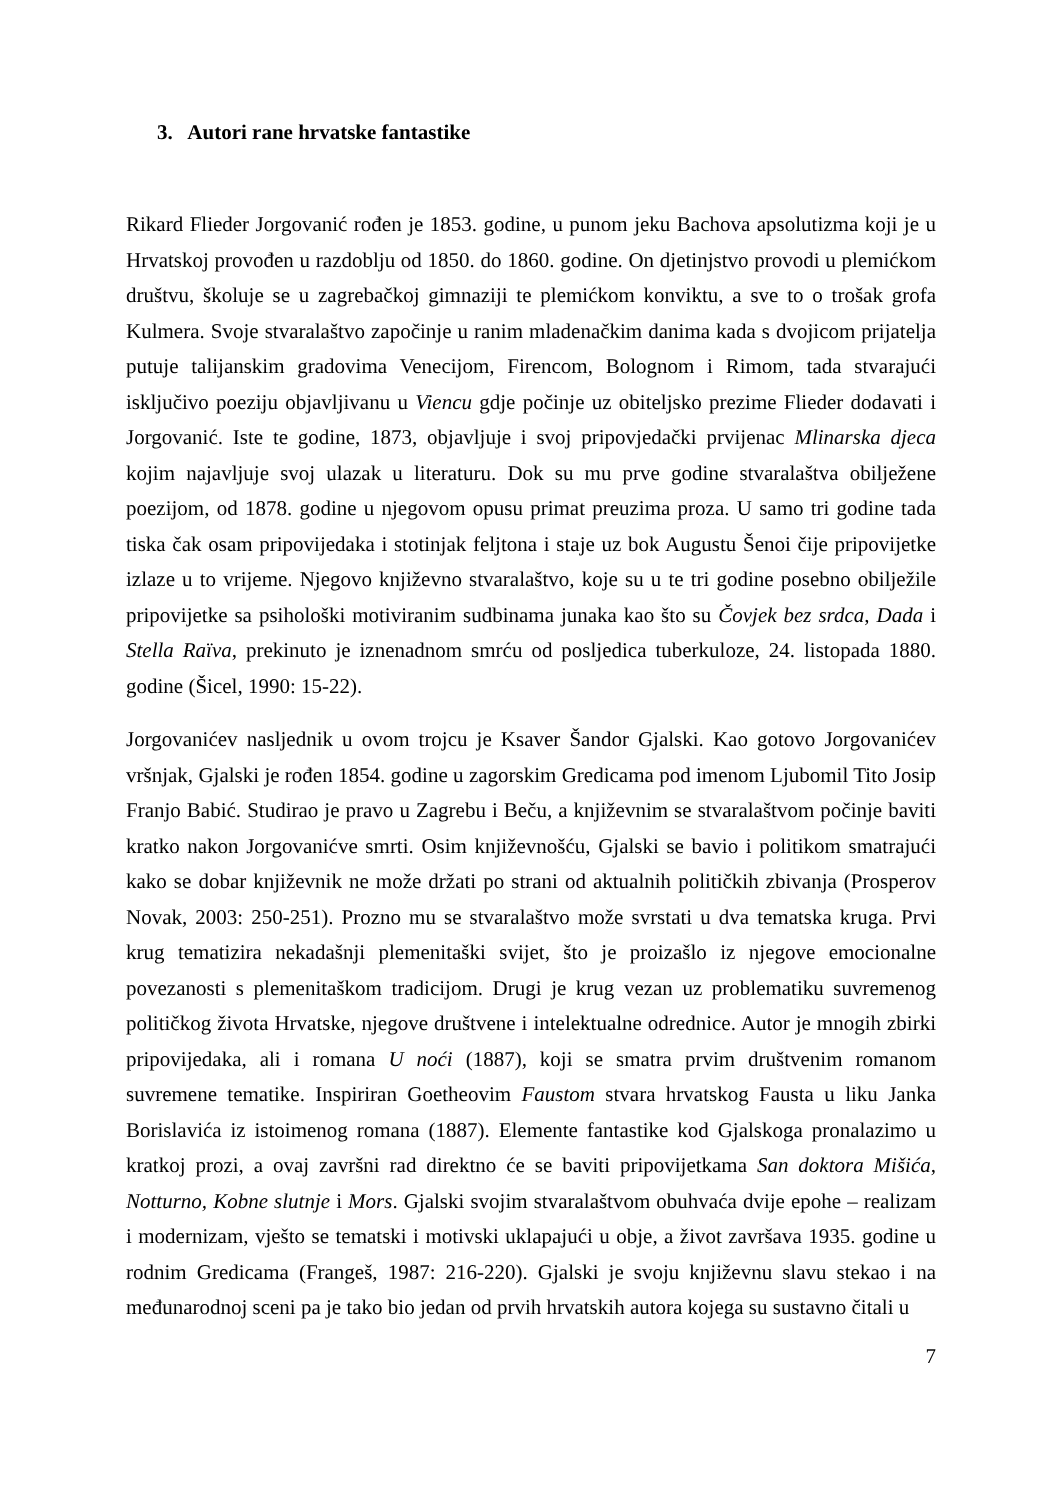3. Autori rane hrvatske fantastike
Rikard Flieder Jorgovanić rođen je 1853. godine, u punom jeku Bachova apsolutizma koji je u Hrvatskoj provođen u razdoblju od 1850. do 1860. godine. On djetinjstvo provodi u plemićkom društvu, školuje se u zagrebačkoj gimnaziji te plemićkom konviktu, a sve to o trošak grofa Kulmera. Svoje stvaralaštvo započinje u ranim mladenačkim danima kada s dvojicom prijatelja putuje talijanskim gradovima Venecijom, Firencom, Bolognom i Rimom, tada stvarajući isključivo poeziju objavljivanu u Viencu gdje počinje uz obiteljsko prezime Flieder dodavati i Jorgovanić. Iste te godine, 1873, objavljuje i svoj pripovjedački prvijenac Mlinarska djeca kojim najavljuje svoj ulazak u literaturu. Dok su mu prve godine stvaralaštva obilježene poezijom, od 1878. godine u njegovom opusu primat preuzima proza. U samo tri godine tada tiska čak osam pripovijedaka i stotinjak feljtona i staje uz bok Augustu Šenoi čije pripovijetke izlaze u to vrijeme. Njegovo književno stvaralaštvo, koje su u te tri godine posebno obilježile pripovijetke sa psihološki motiviranim sudbinama junaka kao što su Čovjek bez srdca, Dada i Stella Raïva, prekinuto je iznenadnom smrću od posljedica tuberkuloze, 24. listopada 1880. godine (Šicel, 1990: 15-22).
Jorgovanićev nasljednik u ovom trojcu je Ksaver Šandor Gjalski. Kao gotovo Jorgovanićev vršnjak, Gjalski je rođen 1854. godine u zagorskim Gredicama pod imenom Ljubomil Tito Josip Franjo Babić. Studirao je pravo u Zagrebu i Beču, a književnim se stvaralaštvom počinje baviti kratko nakon Jorgovanićve smrti. Osim književnošću, Gjalski se bavio i politikom smatrajući kako se dobar književnik ne može držati po strani od aktualnih političkih zbivanja (Prosperov Novak, 2003: 250-251). Prozno mu se stvaralaštvo može svrstati u dva tematska kruga. Prvi krug tematizira nekadašnji plemenitaški svijet, što je proizašlo iz njegove emocionalne povezanosti s plemenitaškom tradicijom. Drugi je krug vezan uz problematiku suvremenog političkog života Hrvatske, njegove društvene i intelektualne odrednice. Autor je mnogih zbirki pripovijedaka, ali i romana U noći (1887), koji se smatra prvim društvenim romanom suvremene tematike. Inspiriran Goetheovim Faustom stvara hrvatskog Fausta u liku Janka Borislavića iz istoimenog romana (1887). Elemente fantastike kod Gjalskoga pronalazimo u kratkoj prozi, a ovaj završni rad direktno će se baviti pripovijetkama San doktora Mišića, Notturno, Kobne slutnje i Mors. Gjalski svojim stvaralaštvom obuhvaća dvije epohe – realizam i modernizam, vješto se tematski i motivski uklapajući u obje, a život završava 1935. godine u rodnim Gredicama (Frangeš, 1987: 216-220). Gjalski je svoju književnu slavu stekao i na međunarodnoj sceni pa je tako bio jedan od prvih hrvatskih autora kojega su sustavno čitali u
7